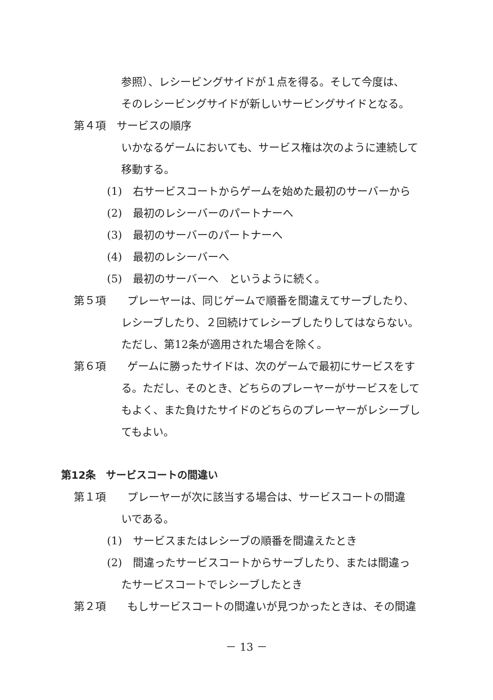参照）、レシービングサイドが１点を得る。そして今度は、
そのレシービングサイドが新しいサービングサイドとなる。
第４項　サービスの順序
いかなるゲームにおいても、サービス権は次のように連続して
移動する。
(1)　右サービスコートからゲームを始めた最初のサーバーから
(2)　最初のレシーバーのパートナーへ
(3)　最初のサーバーのパートナーへ
(4)　最初のレシーバーへ
(5)　最初のサーバーへ　というように続く。
第５項　　プレーヤーは、同じゲームで順番を間違えてサーブしたり、
レシーブしたり、２回続けてレシーブしたりしてはならない。
ただし、第12条が適用された場合を除く。
第６項　　ゲームに勝ったサイドは、次のゲームで最初にサービスをす
る。ただし、そのとき、どちらのプレーヤーがサービスをして
もよく、また負けたサイドのどちらのプレーヤーがレシーブし
てもよい。
第12条　サービスコートの間違い
第１項　　プレーヤーが次に該当する場合は、サービスコートの間違
いである。
(1)　サービスまたはレシーブの順番を間違えたとき
(2)　間違ったサービスコートからサーブしたり、または間違っ
たサービスコートでレシーブしたとき
第２項　　もしサービスコートの間違いが見つかったときは、その間違
－ 13 －